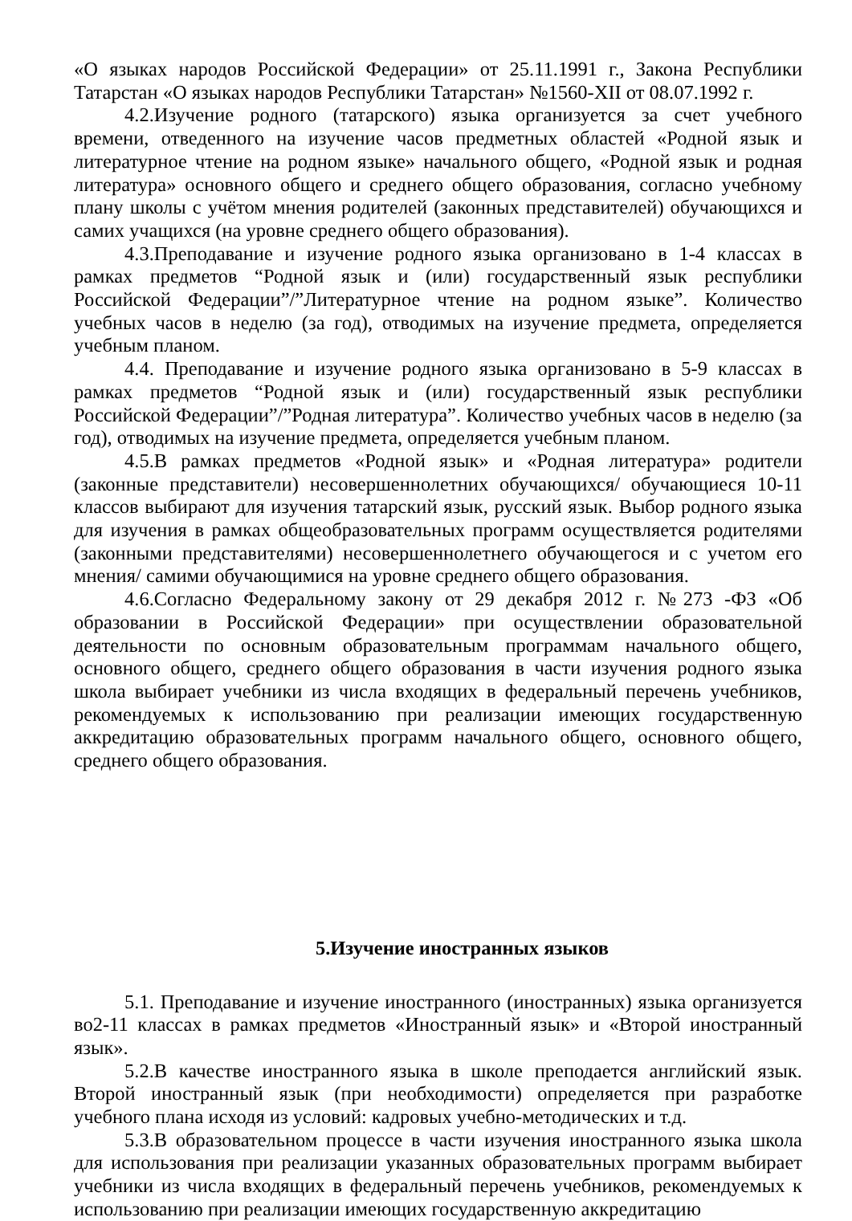«О языках народов Российской Федерации» от 25.11.1991 г., Закона Республики Татарстан «О языках народов Республики Татарстан» №1560-XII от 08.07.1992 г.
4.2.Изучение родного (татарского) языка организуется за счет учебного времени, отведенного на изучение часов предметных областей «Родной язык и литературное чтение на родном языке» начального общего, «Родной язык и родная литература» основного общего и среднего общего образования, согласно учебному плану школы с учётом мнения родителей (законных представителей) обучающихся и самих учащихся (на уровне среднего общего образования).
4.3.Преподавание и изучение родного языка организовано в 1-4 классах в рамках предметов “Родной язык и (или) государственный язык республики Российской Федерации”/”Литературное чтение на родном языке”. Количество учебных часов в неделю (за год), отводимых на изучение предмета, определяется учебным планом.
4.4. Преподавание и изучение родного языка организовано в 5-9 классах в рамках предметов “Родной язык и (или) государственный язык республики Российской Федерации”/”Родная литература”. Количество учебных часов в неделю (за год), отводимых на изучение предмета, определяется учебным планом.
4.5.В рамках предметов «Родной язык» и «Родная литература» родители (законные представители) несовершеннолетних обучающихся/ обучающиеся 10-11 классов выбирают для изучения татарский язык, русский язык. Выбор родного языка для изучения в рамках общеобразовательных программ осуществляется родителями (законными представителями) несовершеннолетнего обучающегося и с учетом его мнения/ самими обучающимися на уровне среднего общего образования.
4.6.Согласно Федеральному закону от 29 декабря 2012 г. №273 -ФЗ «Об образовании в Российской Федерации» при осуществлении образовательной деятельности по основным образовательным программам начального общего, основного общего, среднего общего образования в части изучения родного языка школа выбирает учебники из числа входящих в федеральный перечень учебников, рекомендуемых к использованию при реализации имеющих государственную аккредитацию образовательных программ начального общего, основного общего, среднего общего образования.
5.Изучение иностранных языков
5.1. Преподавание и изучение иностранного (иностранных) языка организуется во2-11 классах в рамках предметов «Иностранный язык» и «Второй иностранный язык».
5.2.В качестве иностранного языка в школе преподается английский язык. Второй иностранный язык (при необходимости) определяется при разработке учебного плана исходя из условий: кадровых учебно-методических и т.д.
5.3.В образовательном процессе в части изучения иностранного языка школа для использования при реализации указанных образовательных программ выбирает учебники из числа входящих в федеральный перечень учебников, рекомендуемых к использованию при реализации имеющих государственную аккредитацию